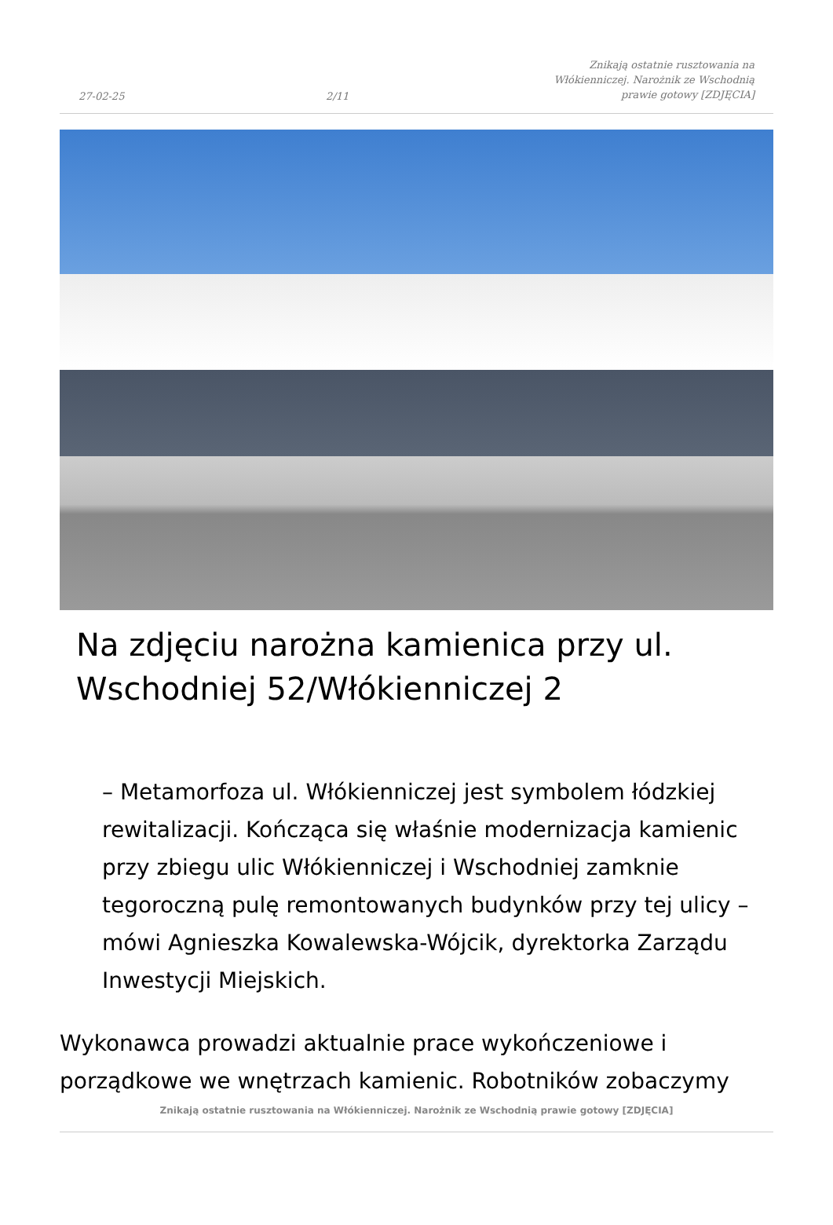27-02-25 2/11 Znikają ostatnie rusztowania na Włókienniczej. Narożnik ze Wschodnią prawie gotowy [ZDJĘCIA]
Na zdjęciu narożna kamienica przy ul. Wschodniej 52/Włókienniczej 2
– Metamorfoza ul. Włókienniczej jest symbolem łódzkiej rewitalizacji. Kończąca się właśnie modernizacja kamienic przy zbiegu ulic Włókienniczej i Wschodniej zamknie tegoroczną pulę remontowanych budynków przy tej ulicy – mówi Agnieszka Kowalewska-Wójcik, dyrektorka Zarządu Inwestycji Miejskich.
Wykonawca prowadzi aktualnie prace wykończeniowe i porządkowe we wnętrzach kamienic. Robotników zobaczymy
Znikają ostatnie rusztowania na Włókienniczej. Narożnik ze Wschodnią prawie gotowy [ZDJĘCIA]